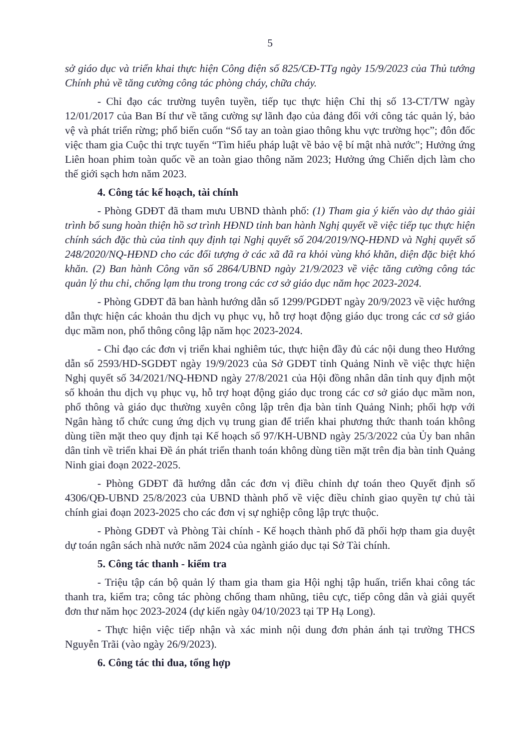5
sở giáo dục và triển khai thực hiện Công điện số 825/CĐ-TTg ngày 15/9/2023 của Thủ tướng Chính phủ về tăng cường công tác phòng cháy, chữa cháy.
- Chỉ đạo các trường tuyên tuyền, tiếp tục thực hiện Chỉ thị số 13-CT/TW ngày 12/01/2017 của Ban Bí thư về tăng cường sự lãnh đạo của đảng đối với công tác quản lý, bảo vệ và phát triển rừng; phổ biến cuốn “Sổ tay an toàn giao thông khu vực trường học”; đôn đốc việc tham gia Cuộc thi trực tuyến “Tìm hiểu pháp luật về bảo vệ bí mật nhà nước"; Hưởng ứng Liên hoan phim toàn quốc về an toàn giao thông năm 2023; Hưởng ứng Chiến dịch làm cho thế giới sạch hơn năm 2023.
4. Công tác kế hoạch, tài chính
- Phòng GDĐT đã tham mưu UBND thành phố: (1) Tham gia ý kiến vào dự thảo giải trình bổ sung hoàn thiện hồ sơ trình HĐND tỉnh ban hành Nghị quyết về việc tiếp tục thực hiện chính sách đặc thù của tỉnh quy định tại Nghị quyết số 204/2019/NQ-HĐND và Nghị quyết số 248/2020/NQ-HĐND cho các đối tượng ở các xã đã ra khỏi vùng khó khăn, diện đặc biệt khó khăn. (2) Ban hành Công văn số 2864/UBND ngày 21/9/2023 về việc tăng cường công tác quản lý thu chi, chống lạm thu trong trong các cơ sở giáo dục năm học 2023-2024.
- Phòng GDĐT đã ban hành hướng dẫn số 1299/PGDĐT ngày 20/9/2023 về việc hướng dẫn thực hiện các khoản thu dịch vụ phục vụ, hỗ trợ hoạt động giáo dục trong các cơ sở giáo dục mầm non, phổ thông công lập năm học 2023-2024.
- Chỉ đạo các đơn vị triển khai nghiêm túc, thực hiện đầy đủ các nội dung theo Hướng dẫn số 2593/HD-SGDĐT ngày 19/9/2023 của Sở GDĐT tỉnh Quảng Ninh về việc thực hiện Nghị quyết số 34/2021/NQ-HĐND ngày 27/8/2021 của Hội đồng nhân dân tỉnh quy định một số khoản thu dịch vụ phục vụ, hỗ trợ hoạt động giáo dục trong các cơ sở giáo dục mầm non, phổ thông và giáo dục thường xuyên công lập trên địa bàn tỉnh Quảng Ninh; phối hợp với Ngân hàng tổ chức cung ứng dịch vụ trung gian để triển khai phương thức thanh toán không dùng tiền mặt theo quy định tại Kế hoạch số 97/KH-UBND ngày 25/3/2022 của Ủy ban nhân dân tỉnh về triển khai Đề án phát triển thanh toán không dùng tiền mặt trên địa bàn tỉnh Quảng Ninh giai đoạn 2022-2025.
- Phòng GDĐT đã hướng dẫn các đơn vị điều chỉnh dự toán theo Quyết định số 4306/QĐ-UBND 25/8/2023 của UBND thành phố về việc điều chỉnh giao quyền tự chủ tài chính giai đoạn 2023-2025 cho các đơn vị sự nghiệp công lập trực thuộc.
- Phòng GDĐT và Phòng Tài chính - Kế hoạch thành phố đã phối hợp tham gia duyệt dự toán ngân sách nhà nước năm 2024 của ngành giáo dục tại Sở Tài chính.
5. Công tác thanh - kiểm tra
- Triệu tập cán bộ quản lý tham gia tham gia Hội nghị tập huấn, triển khai công tác thanh tra, kiểm tra; công tác phòng chống tham nhũng, tiêu cực, tiếp công dân và giải quyết đơn thư năm học 2023-2024 (dự kiến ngày 04/10/2023 tại TP Hạ Long).
- Thực hiện việc tiếp nhận và xác minh nội dung đơn phản ánh tại trường THCS Nguyễn Trãi (vào ngày 26/9/2023).
6. Công tác thi đua, tổng hợp